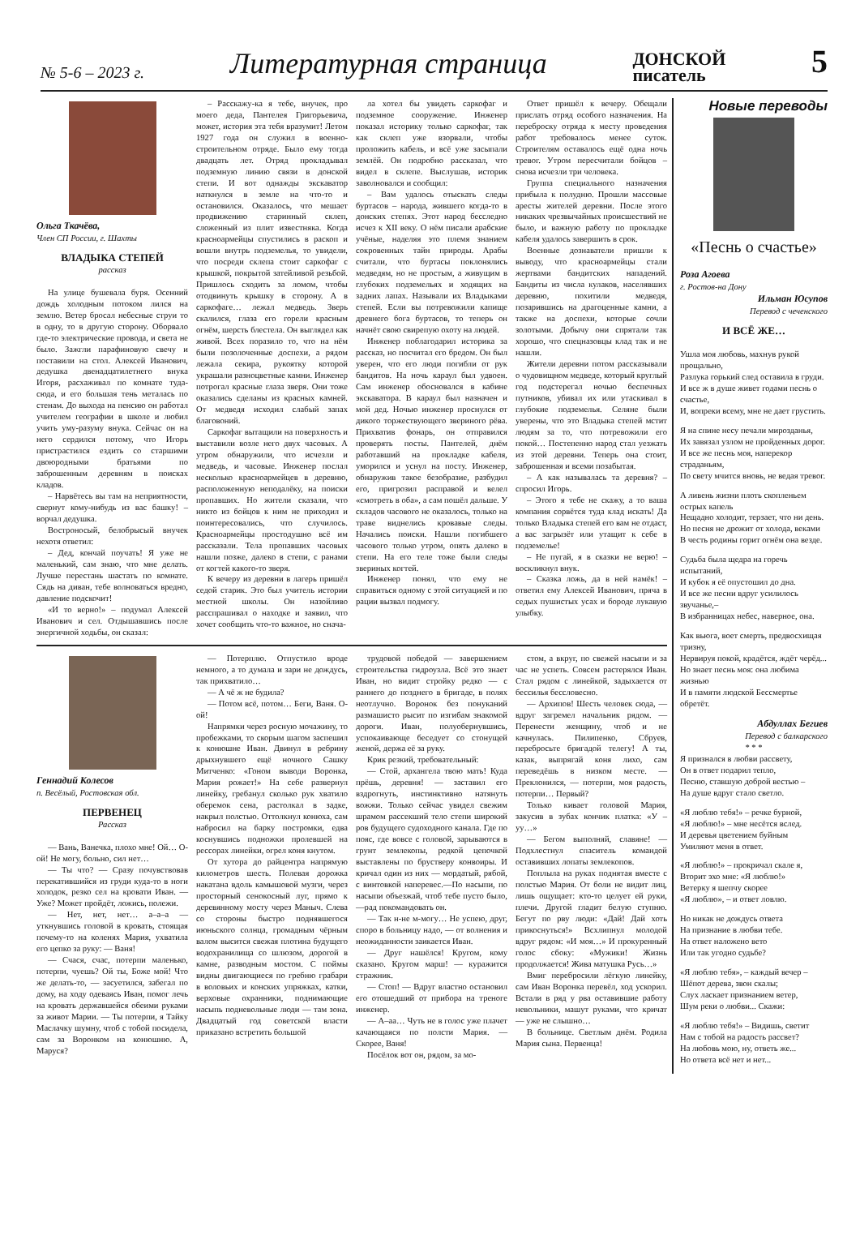№ 5-6 – 2023 г. Литературная страница ДОНСКОЙ
писатель 5
Ольга Ткачёва,
Член СП России, г. Шахты
ВЛАДЫКА СТЕПЕЙ
рассказ
На улице бушевала буря. Осенний дождь холодным потоком лился на землю. Ветер бросал небесные струи то в одну, то в другую сторону. Оборвало где-то электрические провода, и света не было. Зажгли парафиновую свечу и поставили на стол. Алексей Иванович, дедушка двенадцатилетнего внука Игоря, расхаживал по комнате туда-сюда, и его большая тень металась по стенам. До выхода на пенсию он работал учителем географии в школе и любил учить уму-разуму внука. Сейчас он на него сердился потому, что Игорь пристрастился ездить со старшими двоюродными братьями по заброшенным деревням в поисках кладов.
– Нарвётесь вы там на неприятности, свернут кому-нибудь из вас башку! – ворчал дедушка.
Востроносый, белобрысый внучек нехотя ответил:
– Дед, кончай поучать! Я уже не маленький, сам знаю, что мне делать. Лучше перестань шастать по комнате. Сядь на диван, тебе волноваться вредно, давление подскочит!
«И то верно!» – подумал Алексей Иванович и сел. Отдышавшись после энергичной ходьбы, он сказал:
– Расскажу-ка я тебе, внучек, про моего деда, Пантелея Григорьевича, может, история эта тебя вразумит! Летом 1927 года он служил в военно-строительном отряде. Было ему тогда двадцать лет. Отряд прокладывал подземную линию связи в донской степи. И вот однажды экскаватор наткнулся в земле на что-то и остановился. Оказалось, что мешает продвижению старинный склеп, сложенный из плит известняка. Когда красноармейцы спустились в раскоп и вошли внутрь подземелья, то увидели, что посреди склепа стоит саркофаг с крышкой, покрытой затейливой резьбой. Пришлось сходить за ломом, чтобы отодвинуть крышку в сторону. А в саркофаге… лежал медведь. Зверь скалился, глаза его горели красным огнём, шерсть блестела. Он выглядел как живой. Всех поразило то, что на нём были позолоченные доспехи, а рядом лежала секира, рукоятку которой украшали разноцветные камни. Инженер потрогал красные глаза зверя. Они тоже оказались сделаны из красных камней. От медведя исходил слабый запах благовоний.
Саркофаг вытащили на поверхность и выставили возле него двух часовых. А утром обнаружили, что исчезли и медведь, и часовые. Инженер послал несколько красноармейцев в деревню, расположенную неподалёку, на поиски пропавших. Но жители сказали, что никто из бойцов к ним не приходил и поинтересовались, что случилось. Красноармейцы простодушно всё им рассказали. Тела пропавших часовых нашли позже, далеко в степи, с ранами от когтей какого-то зверя.
К вечеру из деревни в лагерь пришёл седой старик. Это был учитель истории местной школы. Он назойливо расспрашивал о находке и заявил, что хочет сообщить что-то важное, но снача-
ла хотел бы увидеть саркофаг и подземное сооружение. Инженер показал историку только саркофаг, так как склеп уже взорвали, чтобы проложить кабель, и всё уже засыпали землёй. Он подробно рассказал, что видел в склепе. Выслушав, историк заволновался и сообщил:
– Вам удалось отыскать следы буртасов – народа, жившего когда-то в донских степях. Этот народ бесследно исчез к XII веку. О нём писали арабские учёные, наделяя это племя знанием сокровенных тайн природы. Арабы считали, что буртасы поклонялись медведям, но не простым, а живущим в глубоких подземельях и ходящих на задних лапах. Называли их Владыками степей. Если вы потревожили капище древнего бога буртасов, то теперь он начнёт свою свирепую охоту на людей.
Инженер поблагодарил историка за рассказ, но посчитал его бредом. Он был уверен, что его люди погибли от рук бандитов. На ночь караул был удвоен. Сам инженер обосновался в кабине экскаватора. В караул был назначен и мой дед. Ночью инженер проснулся от дикого торжествующего звериного рёва. Прихватив фонарь, он отправился проверять посты. Пантелей, днём работавший на прокладке кабеля, уморился и уснул на посту. Инженер, обнаружив такое безобразие, разбудил его, пригрозил расправой и велел «смотреть в оба», а сам пошёл дальше. У складов часового не оказалось, только на траве виднелись кровавые следы. Начались поиски. Нашли погибшего часового только утром, опять далеко в степи. На его теле тоже были следы звериных когтей.
Инженер понял, что ему не справиться одному с этой ситуацией и по рации вызвал подмогу.
Ответ пришёл к вечеру. Обещали прислать отряд особого назначения. На переброску отряда к месту проведения работ требовалось менее суток. Строителям оставалось ещё одна ночь тревог. Утром пересчитали бойцов – снова исчезли три человека.
Группа специального назначения прибыла к полудню. Прошли массовые аресты жителей деревни. После этого никаких чрезвычайных происшествий не было, и важную работу по прокладке кабеля удалось завершить в срок.
Военные дознаватели пришли к выводу, что красноармейцы стали жертвами бандитских нападений. Бандиты из числа кулаков, населявших деревню, похитили медведя, позарившись на драгоценные камни, а также на доспехи, которые сочли золотыми. Добычу они спрятали так хорошо, что спецназовцы клад так и не нашли.
Жители деревни потом рассказывали о чудовищном медведе, который круглый год подстерегал ночью беспечных путников, убивал их или утаскивал в глубокие подземелья. Селяне были уверены, что это Владыка степей мстит людям за то, что потревожили его покой… Постепенно народ стал уезжать из этой деревни. Теперь она стоит, заброшенная и всеми позабытая.
– А как называлась та деревня? – спросил Игорь.
– Этого я тебе не скажу, а то ваша компания сорвётся туда клад искать! Да только Владыка степей его вам не отдаст, а вас загрызёт или утащит к себе в подземелье!
– Не пугай, я в сказки не верю! – воскликнул внук.
– Сказка ложь, да в ней намёк! – ответил ему Алексей Иванович, пряча в седых пушистых усах и бороде лукавую улыбку.
Геннадий Колесов
п. Весёлый, Ростовская обл.
ПЕРВЕНЕЦ
Рассказ
— Вань, Ванечка, плохо мне! Ой… О-ой! Не могу, больно, сил нет…
— Ты что? — Сразу почувствовав перекатившийся из груди куда-то в ноги холодок, резко сел на кровати Иван. — Уже? Может пройдёт, ложись, полежи.
— Нет, нет, нет… а–а–а — уткнувшись головой в кровать, стоящая почему-то на коленях Мария, ухватила его цепко за руку: — Ваня!
— Счася, счас, потерпи маленько, потерпи, чуешь? Ой ты, Боже мой! Что же делать-то, — засуетился, забегал по дому, на ходу одеваясь Иван, помог лечь на кровать державшейся обеими руками за живот Марии. — Ты потерпи, я Тайку Маслачку шумну, чтоб с тобой посидела, сам за Воронком на конюшню. А, Маруся?
— Потерплю. Отпустило вроде немного, а то думала и зари не дождусь, так прихватило…
— А чё ж не будила?
— Потом всё, потом… Беги, Ваня. О-ой!
Напрямки через росную мочажину, то пробежками, то скорым шагом заспешил к конюшне Иван. Двинул в ребрину дрыхнувшего ещё ночного Сашку Митченко: «Гоном выводи Воронка, Мария рожает!» На себе развернул линейку, гребанул сколько рук хватило оберемок сена, растолкал в задке, накрыл полстью. Оттолкнул конюха, сам набросил на барку постромки, едва коснувшись подножки пролевшей на рессорах линейки, огрел коня кнутом.
От хутора до райцентра напрямую километров шесть. Полевая дорожка накатана вдоль камышовой музги, через просторный сенокосный луг, прямо к деревянному мосту через Маныч. Слева со стороны быстро поднявшегося июньского солнца, громадным чёрным валом высится свежая плотина будущего водохранилища со шлюзом, дорогой в камне, разводным мостом. С поймы видны двигающиеся по гребню грабари в воловьих и конских упряжках, катки, верховые охранники, поднимающие насыпь подневольные люди — там зона. Двадцатый год советской власти приказано встретить большой
трудовой победой — завершением строительства гидроузла. Всё это знает Иван, но видит стройку редко — с раннего до позднего в бригаде, в полях неотлучно. Воронок без понуканий размашисто рысит по изгибам знакомой дороги. Иван, полуобернувшись, успокаивающе беседует со стонущей женой, держа её за руку.
Крик резкий, требовательный:
— Стой, архангела твою мать! Куда прёшь, деревня! — заставил его вздрогнуть, инстинктивно натянуть вожжи. Только сейчас увидел свежим шрамом рассекший тело степи широкий ров будущего судоходного канала. Где по пояс, где вовсе с головой, зарываются в грунт землекопы, редкой цепочкой выставлены по брустверу конвоиры. И кричал один из них — мордатый, рябой, с винтовкой наперевес.—По насыпи, по насыпи объезжай, чтоб тебе пусто было, —рад покомандовать он.
— Так н-не м-могу… Не успею, друг, споро в больницу надо, — от волнения и неожиданности заикается Иван.
— Друг нашёлся! Кругом, кому сказано. Кругом марш! — куражится стражник.
— Стоп! — Вдруг властно остановил его отошедший от прибора на треноге инженер.
— А–аа… Чуть не в голос уже плачет качающаяся по полсти Мария. — Скорее, Ваня!
Посёлок вот он, рядом, за мо-
стом, а вкруг, по свежей насыпи и за час не успеть. Совсем растерялся Иван. Стал рядом с линейкой, задыхается от бессилья бессловесно.
— Архипов! Шесть человек сюда, — вдруг загремел начальник рядом. — Перенести женщину, чтоб и не качнулась. Пилипенко, Сбруев, перебросьте бригадой телегу! А ты, казак, выпрягай коня лихо, сам переведёшь в низком месте. — Преклонился, — потерпи, моя радость, потерпи… Первый?
Только кивает головой Мария, закусив в зубах кончик платка: «У – уу…»
— Бегом выполняй, славяне! — Подхлестнул спаситель командой оставивших лопаты землекопов.
Поплыла на руках поднятая вместе с полстью Мария. От боли не видит лиц, лишь ощущает: кто-то целует ей руки, плечи. Другой гладит белую ступню. Бегут по рву люди: «Дай! Дай хоть прикоснуться!» Всхлипнул молодой вдруг рядом: «И моя…» И прокуренный голос сбоку: «Мужики! Жизнь продолжается! Жива матушка Русь…»
Вмиг перебросили лёгкую линейку, сам Иван Воронка перевёл, ход ускорил. Встали в ряд у рва оставившие работу невольники, машут руками, что кричат — уже не слышно…
В больнице. Светлым днём. Родила Мария сына. Первенца!
Новые переводы
«Песнь о счастье»
Роза Агоева
г. Ростов-на Дону
Ильман Юсупов
Перевод с чеченского
И ВСЁ ЖЕ…
Ушла моя любовь, махнув рукой прощально,
Разлука горький след оставила в груди.
И все ж в душе живет годами песнь о счастье,
И, вопреки всему, мне не дает грустить.
Я на спине несу печали мирозданья,
Их завязал узлом не пройденных дорог.
И все же песнь моя, наперекор страданьям,
По свету мчится вновь, не ведая тревог.
А ливень жизни плоть скопленьем острых капель
Нещадно холодит, терзает, что ни день.
Но песня не дрожит от холода, веками
В честь родины горит огнём она везде.
Судьба была щедра на горечь испытаний,
И кубок я её опустошил до дна.
И все же песни вдруг усилилось звучанье,–
В избранницах небес, наверное, она.
Как вьюга, воет смерть, предвосхищая тризну,
Нервируя покой, крадётся, ждёт черёд...
Но знает песнь моя: она любима жизнью
И в памяти людской Бессмертье обретёт.
Абдуллах Бегиев
Перевод с балкарского
* * *
Я признался в любви рассвету,
Он в ответ подарил тепло,
Песню, ставшую доброй вестью –
На душе вдруг стало светло.
«Я люблю тебя!» – речке бурной,
«Я люблю!» – мне несётся вслед.
И деревья цветением буйным
Умиляют меня в ответ.
«Я люблю!» – прокричал скале я,
Вторит эхо мне: «Я люблю!»
Ветерку я шепчу скорее
«Я люблю», – и ответ ловлю.
Но никак не дождусь ответа
На признание в любви тебе.
На ответ наложено вето
Или так угодно судьбе?
«Я люблю тебя», – каждый вечер –
Шёпот дерева, звон скалы;
Слух ласкает признанием ветер,
Шум реки о любви... Скажи:
«Я люблю тебя!» – Видишь, светит
Нам с тобой на радость рассвет?
На любовь мою, ну, ответь же...
Но ответа всё нет и нет...